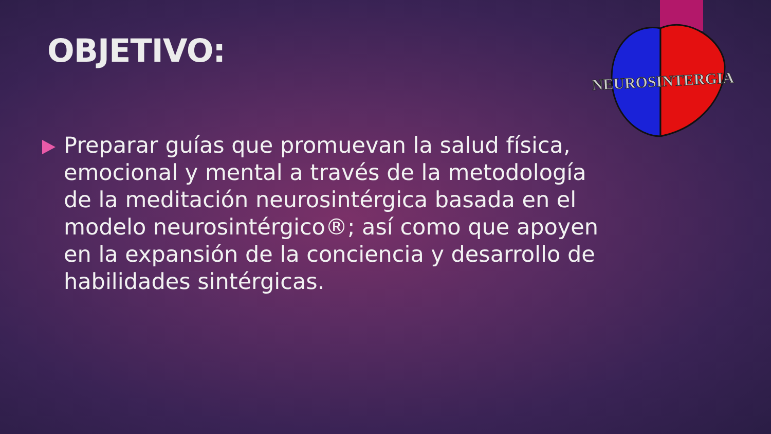OBJETIVO:
NEUROSINTERGIA
Preparar guías que promuevan la salud física, emocional y mental a través de la metodología de la meditación neurosintérgica basada en el modelo neurosintérgico®; así como que apoyen en la expansión de la conciencia y desarrollo de habilidades sintérgicas.